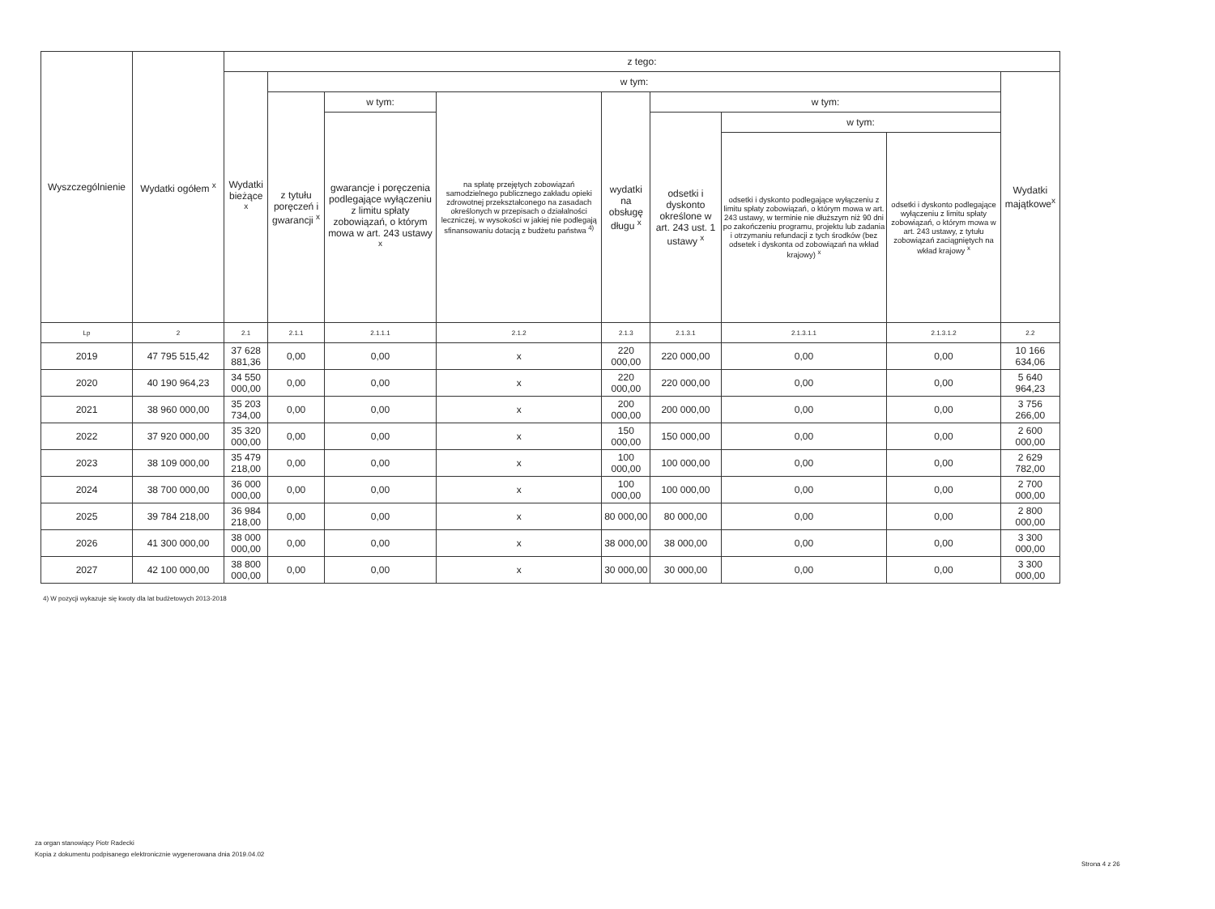| Wyszczególnienie | Wydatki ogółem <sup>x</sup> | z tego: | | | | | | | | |
| --- | --- | --- | --- | --- | --- | --- | --- | --- | --- | --- |
| | | Wydatki bieżące <sup>x</sup> | w tym: | | | | | | | Wydatki majątkowe<sup>x</sup> |
| | | | z tytułu poręczeń i gwarancji <sup>x</sup> | w tym: | na spłatę przejętych zobowiązań samodzielnego publicznego zakładu opieki zdrowotnej przekształconego na zasadach określonych w przepisach o działalności leczniczej, w wysokości w jakiej nie podlegają sfinansowaniu dotacją z budżetu państwa <sup>4)</sup> | wydatki na obsługę długu <sup>x</sup> | w tym: | | | |
| | | | | gwarancje i poręczenia podlegające wyłączeniu z limitu spłaty zobowiązań, o którym mowa w art. 243 ustawy <sup>x</sup> | | | odsetki i dyskonto określone w art. 243 ust. 1 ustawy <sup>x</sup> | w tym: | | |
| | | | | | | | | odsetki i dyskonto podlegające wyłączeniu z limitu spłaty zobowiązań, o którym mowa w art. 243 ustawy, w terminie nie dłuższym niż 90 dni po zakończeniu programu, projektu lub zadania i otrzymaniu refundacji z tych środków (bez odsetek i dyskonta od zobowiązań na wkład krajowy) <sup>x</sup> | odsetki i dyskonto podlegające wyłączeniu z limitu spłaty zobowiązań, o którym mowa w art. 243 ustawy, z tytułu zobowiązań zaciągniętych na wkład krajowy <sup>x</sup> | |
| Lp | 2 | 2.1 | 2.1.1 | 2.1.1.1 | 2.1.2 | 2.1.3 | 2.1.3.1 | 2.1.3.1.1 | 2.1.3.1.2 | 2.2 |
| 2019 | 47 795 515,42 | 37 628 881,36 | 0,00 | 0,00 | x | 220 000,00 | 220 000,00 | 0,00 | 0,00 | 10 166 634,06 |
| 2020 | 40 190 964,23 | 34 550 000,00 | 0,00 | 0,00 | x | 220 000,00 | 220 000,00 | 0,00 | 0,00 | 5 640 964,23 |
| 2021 | 38 960 000,00 | 35 203 734,00 | 0,00 | 0,00 | x | 200 000,00 | 200 000,00 | 0,00 | 0,00 | 3 756 266,00 |
| 2022 | 37 920 000,00 | 35 320 000,00 | 0,00 | 0,00 | x | 150 000,00 | 150 000,00 | 0,00 | 0,00 | 2 600 000,00 |
| 2023 | 38 109 000,00 | 35 479 218,00 | 0,00 | 0,00 | x | 100 000,00 | 100 000,00 | 0,00 | 0,00 | 2 629 782,00 |
| 2024 | 38 700 000,00 | 36 000 000,00 | 0,00 | 0,00 | x | 100 000,00 | 100 000,00 | 0,00 | 0,00 | 2 700 000,00 |
| 2025 | 39 784 218,00 | 36 984 218,00 | 0,00 | 0,00 | x | 80 000,00 | 80 000,00 | 0,00 | 0,00 | 2 800 000,00 |
| 2026 | 41 300 000,00 | 38 000 000,00 | 0,00 | 0,00 | x | 38 000,00 | 38 000,00 | 0,00 | 0,00 | 3 300 000,00 |
| 2027 | 42 100 000,00 | 38 800 000,00 | 0,00 | 0,00 | x | 30 000,00 | 30 000,00 | 0,00 | 0,00 | 3 300 000,00 |
4) W pozycji wykazuje się kwoty dla lat budżetowych 2013-2018
za organ stanowiący Piotr Radecki
Kopia z dokumentu podpisanego elektronicznie wygenerowana dnia 2019.04.02
Strona 4 z 26